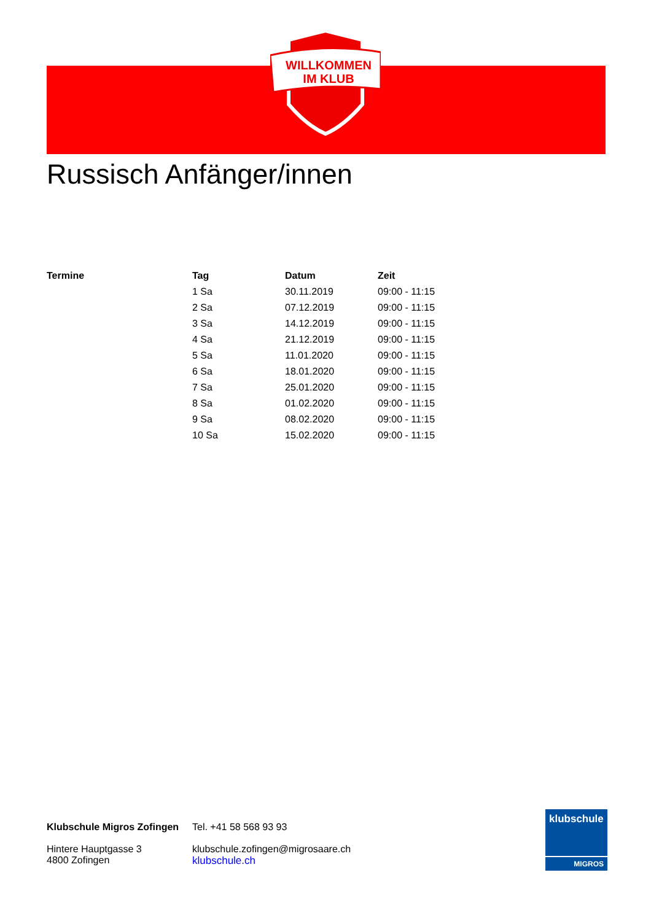WILLKOMMEN
IM KLUB
Russisch Anfänger/innen
| Termine | Tag | Datum | Zeit |
| --- | --- | --- | --- |
| | 1 Sa | 30.11.2019 | 09:00 - 11:15 |
| | 2 Sa | 07.12.2019 | 09:00 - 11:15 |
| | 3 Sa | 14.12.2019 | 09:00 - 11:15 |
| | 4 Sa | 21.12.2019 | 09:00 - 11:15 |
| | 5 Sa | 11.01.2020 | 09:00 - 11:15 |
| | 6 Sa | 18.01.2020 | 09:00 - 11:15 |
| | 7 Sa | 25.01.2020 | 09:00 - 11:15 |
| | 8 Sa | 01.02.2020 | 09:00 - 11:15 |
| | 9 Sa | 08.02.2020 | 09:00 - 11:15 |
| | 10 Sa | 15.02.2020 | 09:00 - 11:15 |
Klubschule Migros Zofingen
Hintere Hauptgasse 3
4800 Zofingen
Tel. +41 58 568 93 93
klubschule.zofingen@migrosaare.ch
klubschule.ch
klubschule
MIGROS